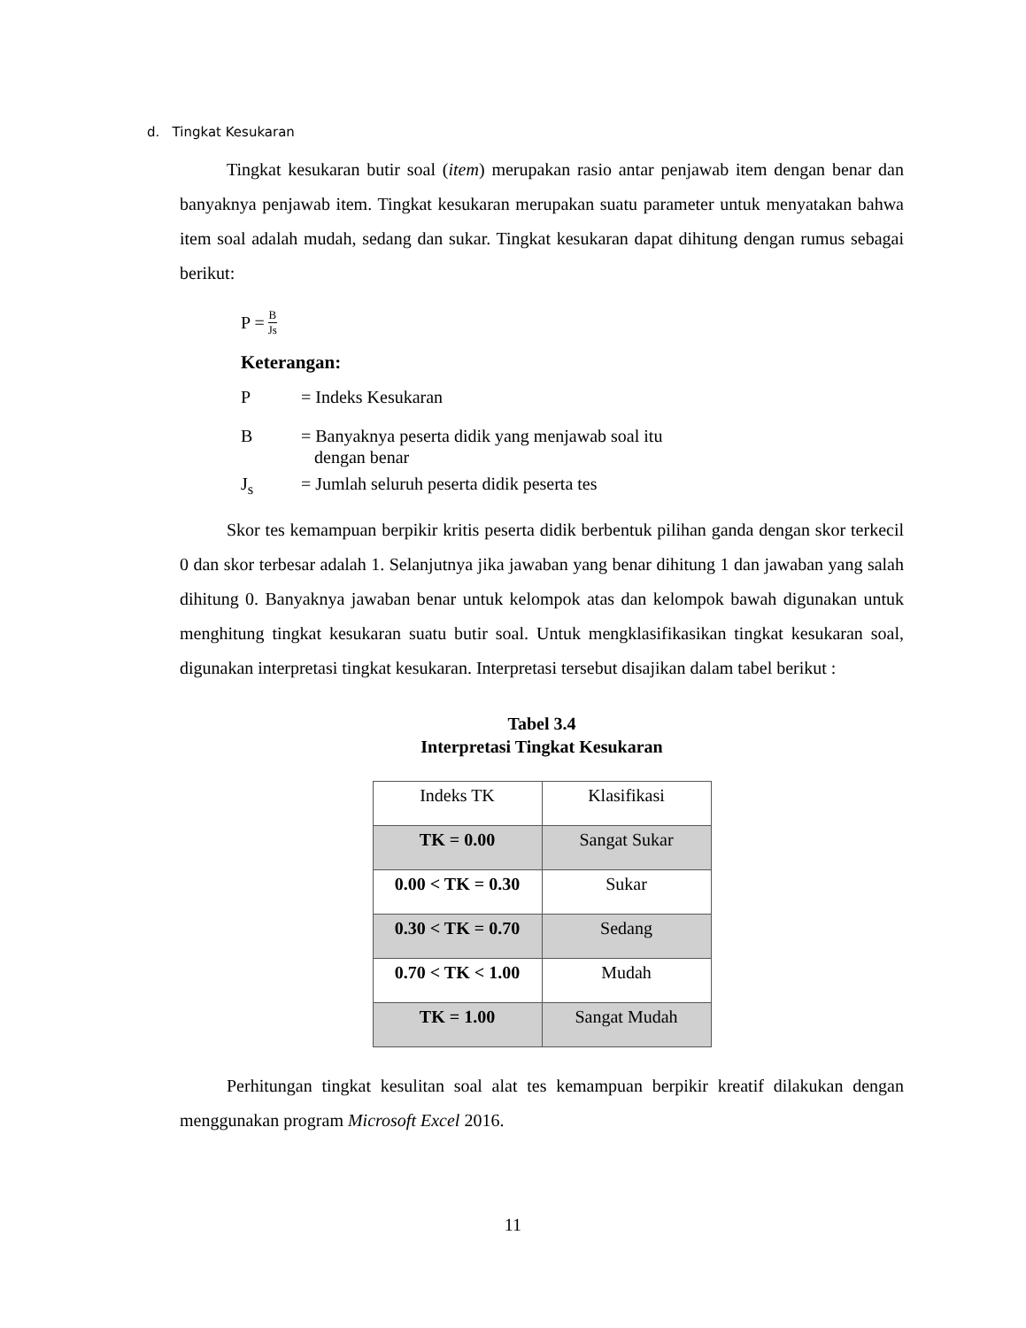d. Tingkat Kesukaran
Tingkat kesukaran butir soal (item) merupakan rasio antar penjawab item dengan benar dan banyaknya penjawab item. Tingkat kesukaran merupakan suatu parameter untuk menyatakan bahwa item soal adalah mudah, sedang dan sukar. Tingkat kesukaran dapat dihitung dengan rumus sebagai berikut:
P = B Js
Keterangan:
P = Indeks Kesukaran
B = Banyaknya peserta didik yang menjawab soal itu
dengan benar
J<sub>s</sub> = Jumlah seluruh peserta didik peserta tes
Skor tes kemampuan berpikir kritis peserta didik berbentuk pilihan ganda dengan skor terkecil 0 dan skor terbesar adalah 1. Selanjutnya jika jawaban yang benar dihitung 1 dan jawaban yang salah dihitung 0. Banyaknya jawaban benar untuk kelompok atas dan kelompok bawah digunakan untuk menghitung tingkat kesukaran suatu butir soal. Untuk mengklasifikasikan tingkat kesukaran soal, digunakan interpretasi tingkat kesukaran. Interpretasi tersebut disajikan dalam tabel berikut :
Tabel 3.4
Interpretasi Tingkat Kesukaran
| Indeks TK | Klasifikasi |
| TK = 0.00 | Sangat Sukar |
| 0.00 < TK = 0.30 | Sukar |
| 0.30 < TK = 0.70 | Sedang |
| 0.70 < TK < 1.00 | Mudah |
| TK = 1.00 | Sangat Mudah |
Perhitungan tingkat kesulitan soal alat tes kemampuan berpikir kreatif dilakukan dengan menggunakan program Microsoft Excel 2016.
11